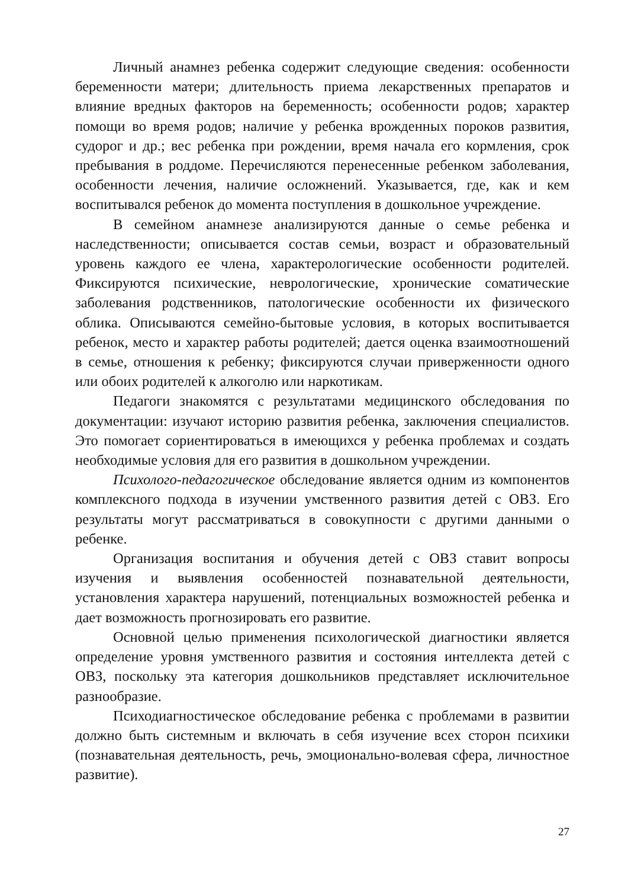Личный анамнез ребенка содержит следующие сведения: особенности беременности матери; длительность приема лекарственных препаратов и влияние вредных факторов на беременность; особенности родов; характер помощи во время родов; наличие у ребенка врожденных пороков развития, судорог и др.; вес ребенка при рождении, время начала его кормления, срок пребывания в роддоме. Перечисляются перенесенные ребенком заболевания, особенности лечения, наличие осложнений. Указывается, где, как и кем воспитывался ребенок до момента поступления в дошкольное учреждение.
В семейном анамнезе анализируются данные о семье ребенка и наследственности; описывается состав семьи, возраст и образовательный уровень каждого ее члена, характерологические особенности родителей. Фиксируются психические, неврологические, хронические соматические заболевания родственников, патологические особенности их физического облика. Описываются семейно-бытовые условия, в которых воспитывается ребенок, место и характер работы родителей; дается оценка взаимоотношений в семье, отношения к ребенку; фиксируются случаи приверженности одного или обоих родителей к алкоголю или наркотикам.
Педагоги знакомятся с результатами медицинского обследования по документации: изучают историю развития ребенка, заключения специалистов. Это помогает сориентироваться в имеющихся у ребенка проблемах и создать необходимые условия для его развития в дошкольном учреждении.
Психолого-педагогическое обследование является одним из компонентов комплексного подхода в изучении умственного развития детей с ОВЗ. Его результаты могут рассматриваться в совокупности с другими данными о ребенке.
Организация воспитания и обучения детей с ОВЗ ставит вопросы изучения и выявления особенностей познавательной деятельности, установления характера нарушений, потенциальных возможностей ребенка и дает возможность прогнозировать его развитие.
Основной целью применения психологической диагностики является определение уровня умственного развития и состояния интеллекта детей с ОВЗ, поскольку эта категория дошкольников представляет исключительное разнообразие.
Психодиагностическое обследование ребенка с проблемами в развитии должно быть системным и включать в себя изучение всех сторон психики (познавательная деятельность, речь, эмоционально-волевая сфера, личностное развитие).
27